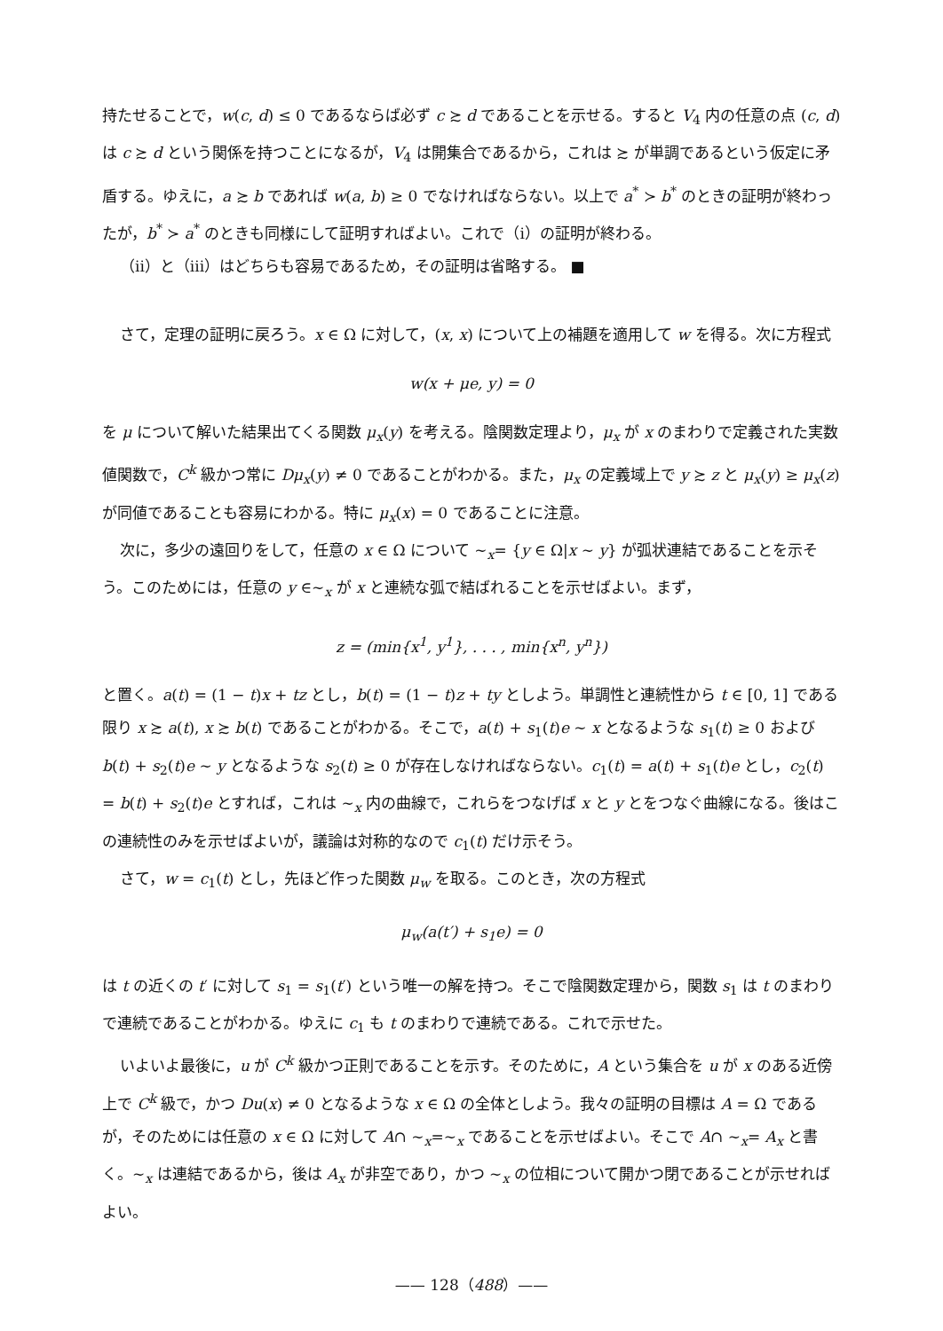持たせることで，w(c, d) ≤ 0 であるならば必ず c ≿ d であることを示せる。すると V<sub>4</sub> 内の任意の点 (c, d) は c ≿ d という関係を持つことになるが，V<sub>4</sub> は開集合であるから，これは ≿ が単調であるという仮定に矛盾する。ゆえに，a ≿ b であれば w(a, b) ≥ 0 でなければならない。以上で a<sup>*</sup> ≻ b<sup>*</sup> のときの証明が終わったが，b<sup>*</sup> ≻ a<sup>*</sup> のときも同様にして証明すればよい。これで（i）の証明が終わる。
（ii）と（iii）はどちらも容易であるため，その証明は省略する。 ■
さて，定理の証明に戻ろう。x ∈ Ω に対して，(x, x) について上の補題を適用して w を得る。次に方程式
w(x + μe, y) = 0
を μ について解いた結果出てくる関数 μ<sub>x</sub>(y) を考える。陰関数定理より，μ<sub>x</sub> が x のまわりで定義された実数値関数で，C<sup>k</sup> 級かつ常に Dμ<sub>x</sub>(y) ≠ 0 であることがわかる。また，μ<sub>x</sub> の定義域上で y ≿ z と μ<sub>x</sub>(y) ≥ μ<sub>x</sub>(z) が同値であることも容易にわかる。特に μ<sub>x</sub>(x) = 0 であることに注意。
次に，多少の遠回りをして，任意の x ∈ Ω について ∼<sub>x</sub>= {y ∈ Ω|x ∼ y} が弧状連結であることを示そう。このためには，任意の y ∈∼<sub>x</sub> が x と連続な弧で結ばれることを示せばよい。まず，
z = (min{x<sup>1</sup>, y<sup>1</sup>}, . . . , min{x<sup>n</sup>, y<sup>n</sup>})
と置く。a(t) = (1 − t)x + tz とし，b(t) = (1 − t)z + ty としよう。単調性と連続性から t ∈ [0, 1] である限り x ≿ a(t), x ≿ b(t) であることがわかる。そこで，a(t) + s<sub>1</sub>(t)e ∼ x となるような s<sub>1</sub>(t) ≥ 0 および b(t) + s<sub>2</sub>(t)e ∼ y となるような s<sub>2</sub>(t) ≥ 0 が存在しなければならない。c<sub>1</sub>(t) = a(t) + s<sub>1</sub>(t)e とし，c<sub>2</sub>(t) = b(t) + s<sub>2</sub>(t)e とすれば，これは ∼<sub>x</sub> 内の曲線で，これらをつなげば x と y とをつなぐ曲線になる。後はこの連続性のみを示せばよいが，議論は対称的なので c<sub>1</sub>(t) だけ示そう。
さて，w = c<sub>1</sub>(t) とし，先ほど作った関数 μ<sub>w</sub> を取る。このとき，次の方程式
μ<sub>w</sub>(a(t′) + s<sub>1</sub>e) = 0
は t の近くの t′ に対して s<sub>1</sub> = s<sub>1</sub>(t′) という唯一の解を持つ。そこで陰関数定理から，関数 s<sub>1</sub> は t のまわりで連続であることがわかる。ゆえに c<sub>1</sub> も t のまわりで連続である。これで示せた。
いよいよ最後に，u が C<sup>k</sup> 級かつ正則であることを示す。そのために，A という集合を u が x のある近傍上で C<sup>k</sup> 級で，かつ Du(x) ≠ 0 となるような x ∈ Ω の全体としよう。我々の証明の目標は A = Ω であるが，そのためには任意の x ∈ Ω に対して A∩ ∼<sub>x</sub>=∼<sub>x</sub> であることを示せばよい。そこで A∩ ∼<sub>x</sub>= A<sub>x</sub> と書く。∼<sub>x</sub> は連結であるから，後は A<sub>x</sub> が非空であり，かつ ∼<sub>x</sub> の位相について開かつ閉であることが示せればよい。
—— 128（488）——